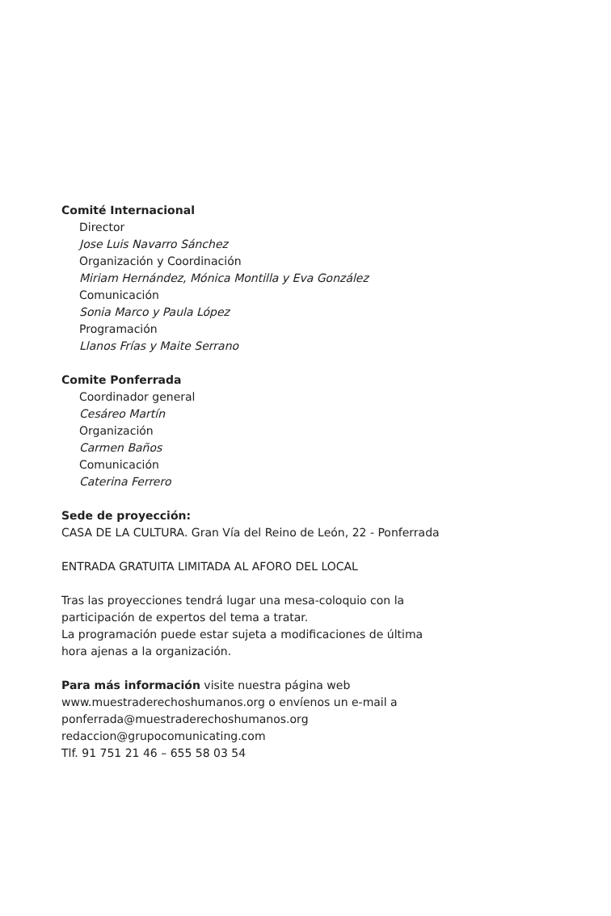Comité Internacional
Director
Jose Luis Navarro Sánchez
Organización y Coordinación
Miriam Hernández, Mónica Montilla y Eva González
Comunicación
Sonia Marco y Paula López
Programación
Llanos Frías y Maite Serrano
Comite Ponferrada
Coordinador general
Cesáreo Martín
Organización
Carmen Baños
Comunicación
Caterina Ferrero
Sede de proyección:
CASA DE LA CULTURA. Gran Vía del Reino de León, 22 - Ponferrada
ENTRADA GRATUITA LIMITADA AL AFORO DEL LOCAL
Tras las proyecciones tendrá lugar una mesa-coloquio con la
participación de expertos del tema a tratar.
La programación puede estar sujeta a modificaciones de última
hora ajenas a la organización.
Para más información visite nuestra página web
www.muestraderechoshumanos.org o envíenos un e-mail a
ponferrada@muestraderechoshumanos.org
redaccion@grupocomunicating.com
Tlf. 91 751 21 46 – 655 58 03 54